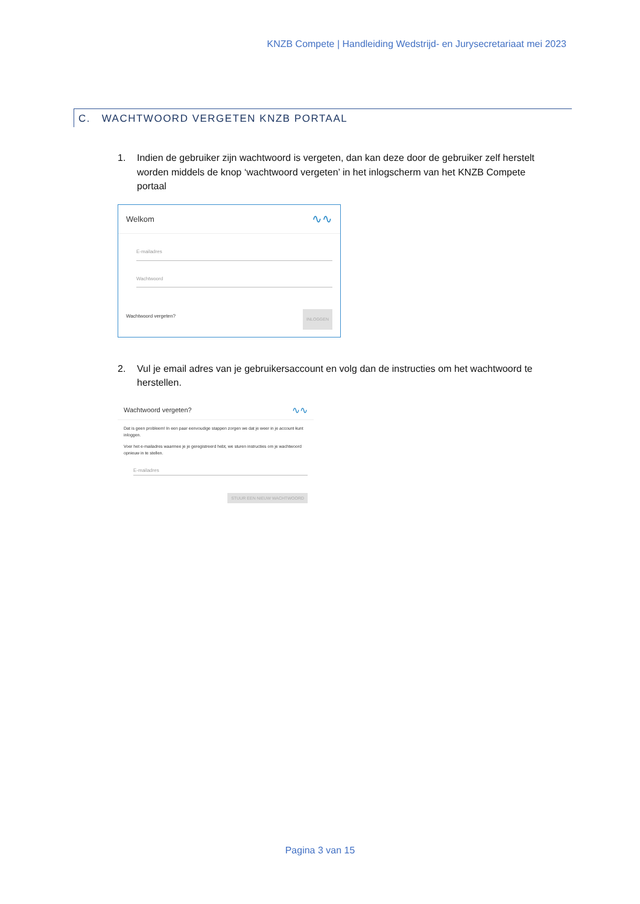KNZB Compete | Handleiding Wedstrijd- en Jurysecretariaat mei 2023
C. WACHTWOORD VERGETEN KNZB PORTAAL
1. Indien de gebruiker zijn wachtwoord is vergeten, dan kan deze door de gebruiker zelf herstelt worden middels de knop ‘wachtwoord vergeten’ in het inlogscherm van het KNZB Compete portaal
Welkom ∿∿
E-mailadres
Wachtwoord
Wachtwoord vergeten? INLOGGEN
2. Vul je email adres van je gebruikersaccount en volg dan de instructies om het wachtwoord te herstellen.
Wachtwoord vergeten? ∿∿
Dat is geen probleem! In een paar eenvoudige stappen zorgen we dat je weer in je account kunt inloggen.
Voer het e-mailadres waarmee je je geregistreerd hebt, we sturen instructies om je wachtwoord opnieuw in te stellen.
E-mailadres
STUUR EEN NIEUW WACHTWOORD
Pagina 3 van 15